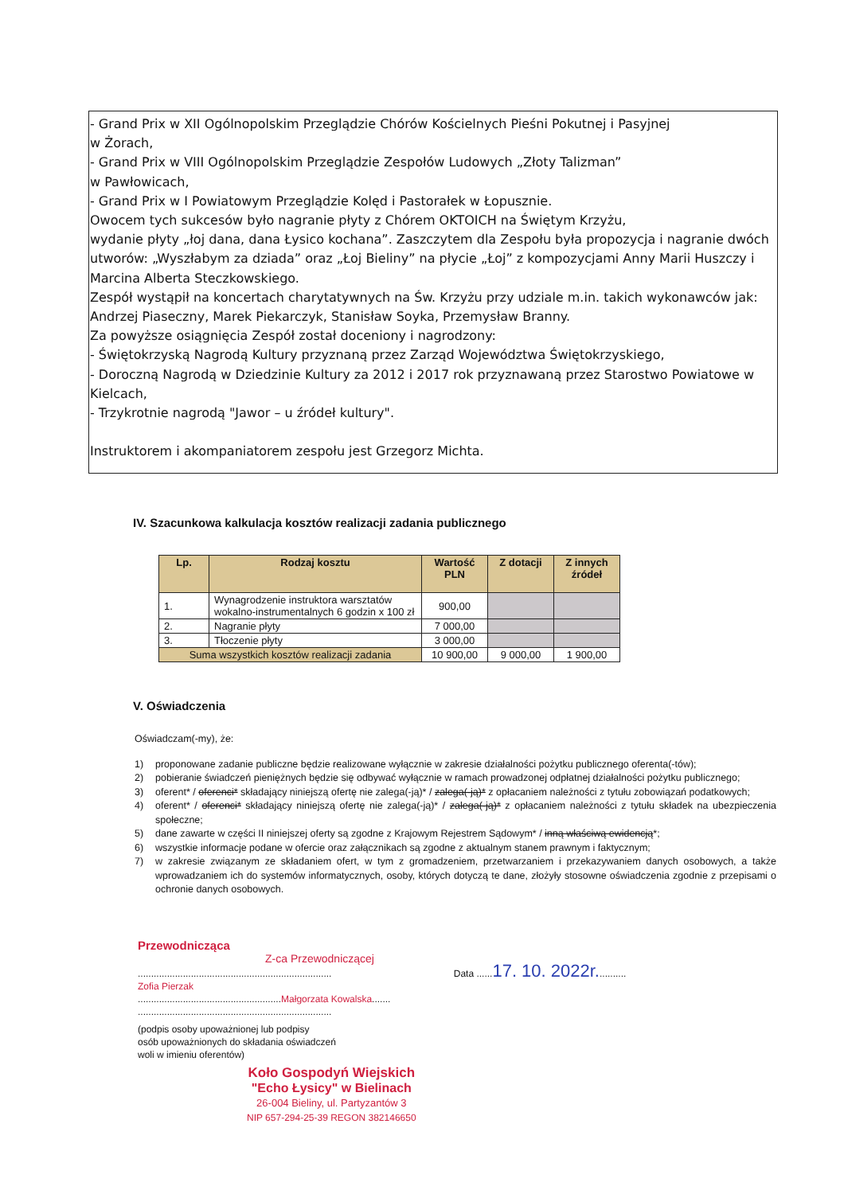- Grand Prix w XII Ogólnopolskim Przeglądzie Chórów Kościelnych Pieśni Pokutnej i Pasyjnej
w Żorach,
- Grand Prix w VIII Ogólnopolskim Przeglądzie Zespołów Ludowych „Złoty Talizman”
w Pawłowicach,
- Grand Prix w I Powiatowym Przeglądzie Kolęd i Pastorałek w Łopusznie.
Owocem tych sukcesów było nagranie płyty z Chórem OKTOICH na Świętym Krzyżu,
wydanie płyty „łoj dana, dana Łysico kochana”. Zaszczytem dla Zespołu była propozycja i nagranie dwóch utworów: „Wyszłabym za dziada” oraz „Łoj Bieliny” na płycie „Łoj” z kompozycjami Anny Marii Huszczy i Marcina Alberta Steczkowskiego.
Zespół wystąpił na koncertach charytatywnych na Św. Krzyżu przy udziale m.in. takich wykonawców jak: Andrzej Piaseczny, Marek Piekarczyk, Stanisław Soyka, Przemysław Branny.
Za powyższe osiągnięcia Zespół został doceniony i nagrodzony:
- Świętokrzyską Nagrodą Kultury przyznaną przez Zarząd Województwa Świętokrzyskiego,
- Doroczną Nagrodą w Dziedzinie Kultury za 2012 i 2017 rok przyznawaną przez Starostwo Powiatowe w Kielcach,
- Trzykrotnie nagrodą "Jawor – u źródeł kultury".
Instruktorem i akompaniatorem zespołu jest Grzegorz Michta.
IV. Szacunkowa kalkulacja kosztów realizacji zadania publicznego
| Lp. | Rodzaj kosztu | Wartość PLN | Z dotacji | Z innych źródeł |
| --- | --- | --- | --- | --- |
| 1. | Wynagrodzenie instruktora warsztatów wokalno-instrumentalnych 6 godzin x 100 zł | 900,00 | | |
| 2. | Nagranie płyty | 7 000,00 | | |
| 3. | Tłoczenie płyty | 3 000,00 | | |
| Suma wszystkich kosztów realizacji zadania | | 10 900,00 | 9 000,00 | 1 900,00 |
V. Oświadczenia
Oświadczam(-my), że:
1) proponowane zadanie publiczne będzie realizowane wyłącznie w zakresie działalności pożytku publicznego oferenta(-tów);
2) pobieranie świadczeń pieniężnych będzie się odbywać wyłącznie w ramach prowadzonej odpłatnej działalności pożytku publicznego;
3) oferent* / oferenci* składający niniejszą ofertę nie zalega(-ją)* / zalega(-ją)* z opłacaniem należności z tytułu zobowiązań podatkowych;
4) oferent* / oferenci* składający niniejszą ofertę nie zalega(-ją)* / zalega(-ją)* z opłacaniem należności z tytułu składek na ubezpieczenia społeczne;
5) dane zawarte w części II niniejszej oferty są zgodne z Krajowym Rejestrem Sądowym* / inną właściwą ewidencją*;
6) wszystkie informacje podane w ofercie oraz załącznikach są zgodne z aktualnym stanem prawnym i faktycznym;
7) w zakresie związanym ze składaniem ofert, w tym z gromadzeniem, przetwarzaniem i przekazywaniem danych osobowych, a także wprowadzaniem ich do systemów informatycznych, osoby, których dotyczą te dane, złożyły stosowne oświadczenia zgodnie z przepisami o ochronie danych osobowych.
Przewodnicząca
Z-ca Przewodniczącej
......................................................................... Data ......17. 10. 2022r...........
Zofia Pierzak
......................................................Małgorzata Kowalska.......
.........................................................................
(podpis osoby upoważnionej lub podpisy
osób upoważnionych do składania oświadczeń
woli w imieniu oferentów)
Koło Gospodyń Wiejskich
"Echo Łysicy" w Bielinach
26-004 Bieliny, ul. Partyzantów 3
NIP 657-294-25-39 REGON 382146650